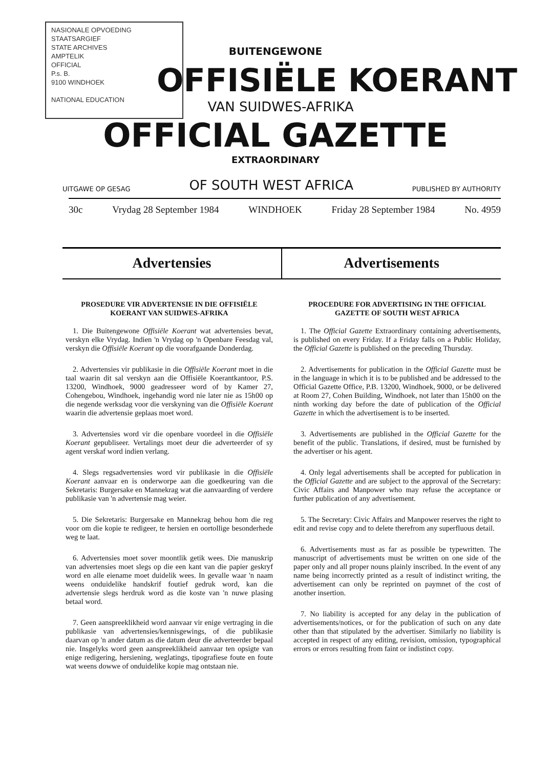NASIONALE OPVOEDING
STAATSARGIEF
STATE ARCHIVES
AMPTELIK
OFFICIAL
P.s. B.
9100 WINDHOEK
NATIONAL EDUCATION
BUITENGEWONE
OFFISIËLE KOERANT
VAN SUIDWES-AFRIKA
OFFICIAL GAZETTE
EXTRAORDINARY
UITGAWE OP GESAG OF SOUTH WEST AFRICA PUBLISHED BY AUTHORITY
30c Vrydag 28 September 1984 WINDHOEK Friday 28 September 1984 No. 4959
Advertensies Advertisements
PROSEDURE VIR ADVERTENSIE IN DIE OFFISIËLE KOERANT VAN SUIDWES-AFRIKA
1. Die Buitengewone Offisiële Koerant wat advertensies bevat, verskyn elke Vrydag. Indien 'n Vrydag op 'n Openbare Feesdag val, verskyn die Offisiële Koerant op die voorafgaande Donderdag.
2. Advertensies vir publikasie in die Offisiële Koerant moet in die taal waarin dit sal verskyn aan die Offisiële Koerantkantoor, P.S. 13200, Windhoek, 9000 geadresseer word of by Kamer 27, Cohengebou, Windhoek, ingehandig word nie later nie as 15h00 op die negende werksdag voor die verskyning van die Offisiële Koerant waarin die advertensie geplaas moet word.
3. Advertensies word vir die openbare voordeel in die Offisiële Koerant gepubliseer. Vertalings moet deur die adverteerder of sy agent verskaf word indien verlang.
4. Slegs regsadvertensies word vir publikasie in die Offisiële Koerant aanvaar en is onderworpe aan die goedkeuring van die Sekretaris: Burgersake en Mannekrag wat die aanvaarding of verdere publikasie van 'n advertensie mag weier.
5. Die Sekretaris: Burgersake en Mannekrag behou hom die reg voor om die kopie te redigeer, te hersien en oortollige besonderhede weg te laat.
6. Advertensies moet sover moontlik getik wees. Die manuskrip van advertensies moet slegs op die een kant van die papier geskryf word en alle eiename moet duidelik wees. In gevalle waar 'n naam weens onduidelike handskrif foutief gedruk word, kan die advertensie slegs herdruk word as die koste van 'n nuwe plasing betaal word.
7. Geen aanspreeklikheid word aanvaar vir enige vertraging in die publikasie van advertensies/kennisgewings, of die publikasie daarvan op 'n ander datum as die datum deur die adverteerder bepaal nie. Insgelyks word geen aanspreeklikheid aanvaar ten opsigte van enige redigering, hersiening, weglatings, tipografiese foute en foute wat weens dowwe of onduidelike kopie mag ontstaan nie.
PROCEDURE FOR ADVERTISING IN THE OFFICIAL GAZETTE OF SOUTH WEST AFRICA
1. The Official Gazette Extraordinary containing advertisements, is published on every Friday. If a Friday falls on a Public Holiday, the Official Gazette is published on the preceding Thursday.
2. Advertisements for publication in the Official Gazette must be in the language in which it is to be published and be addressed to the Official Gazette Office, P.B. 13200, Windhoek, 9000, or be delivered at Room 27, Cohen Building, Windhoek, not later than 15h00 on the ninth working day before the date of publication of the Official Gazette in which the advertisement is to be inserted.
3. Advertisements are published in the Official Gazette for the benefit of the public. Translations, if desired, must be furnished by the advertiser or his agent.
4. Only legal advertisements shall be accepted for publication in the Official Gazette and are subject to the approval of the Secretary: Civic Affairs and Manpower who may refuse the acceptance or further publication of any advertisement.
5. The Secretary: Civic Affairs and Manpower reserves the right to edit and revise copy and to delete therefrom any superfluous detail.
6. Advertisements must as far as possible be typewritten. The manuscript of advertisements must be written on one side of the paper only and all proper nouns plainly inscribed. In the event of any name being incorrectly printed as a result of indistinct writing, the advertisement can only be reprinted on paymnet of the cost of another insertion.
7. No liability is accepted for any delay in the publication of advertisements/notices, or for the publication of such on any date other than that stipulated by the advertiser. Similarly no liability is accepted in respect of any editing, revision, omission, typographical errors or errors resulting from faint or indistinct copy.